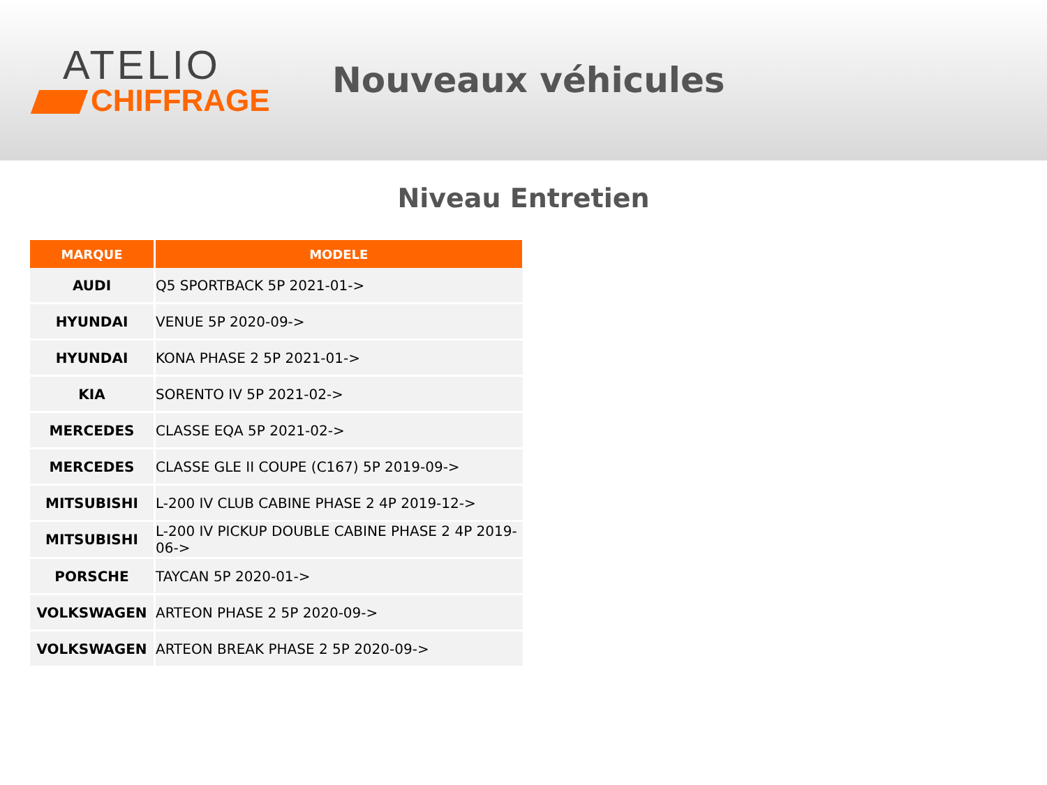ATELIO
CHIFFRAGE
Nouveaux véhicules
Niveau Entretien
| MARQUE | MODELE |
| --- | --- |
| AUDI | Q5 SPORTBACK 5P 2021-01-> |
| HYUNDAI | VENUE 5P 2020-09-> |
| HYUNDAI | KONA PHASE 2 5P 2021-01-> |
| KIA | SORENTO IV 5P 2021-02-> |
| MERCEDES | CLASSE EQA 5P 2021-02-> |
| MERCEDES | CLASSE GLE II COUPE (C167) 5P 2019-09-> |
| MITSUBISHI | L-200 IV CLUB CABINE PHASE 2 4P 2019-12-> |
| MITSUBISHI | L-200 IV PICKUP DOUBLE CABINE PHASE 2 4P 2019-06-> |
| PORSCHE | TAYCAN 5P 2020-01-> |
| VOLKSWAGEN | ARTEON PHASE 2 5P 2020-09-> |
| VOLKSWAGEN | ARTEON BREAK PHASE 2 5P 2020-09-> |